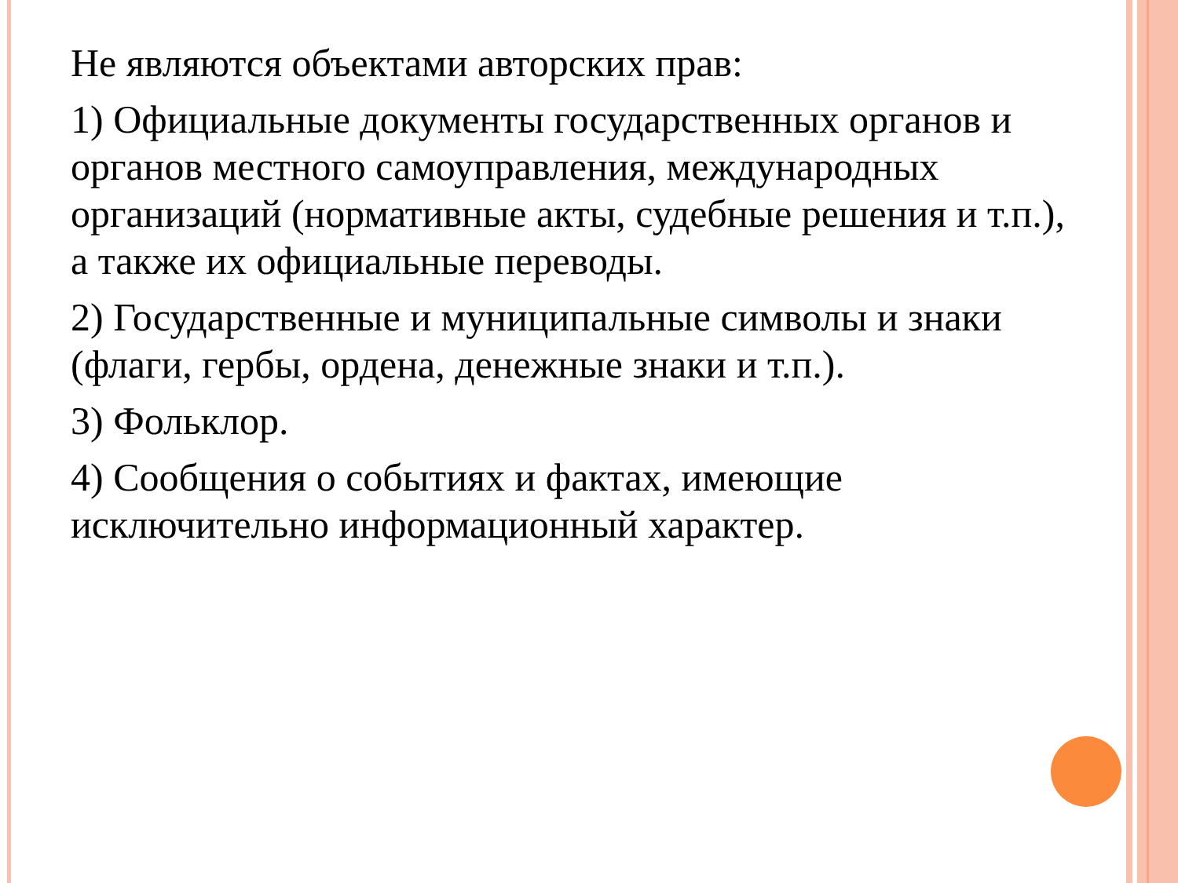Не являются объектами авторских прав:
1) Официальные документы государственных органов и органов местного самоуправления, международных организаций (нормативные акты, судебные решения и т.п.), а также их официальные переводы.
2) Государственные и муниципальные символы и знаки (флаги, гербы, ордена, денежные знаки и т.п.).
3) Фольклор.
4) Сообщения о событиях и фактах, имеющие исключительно информационный характер.